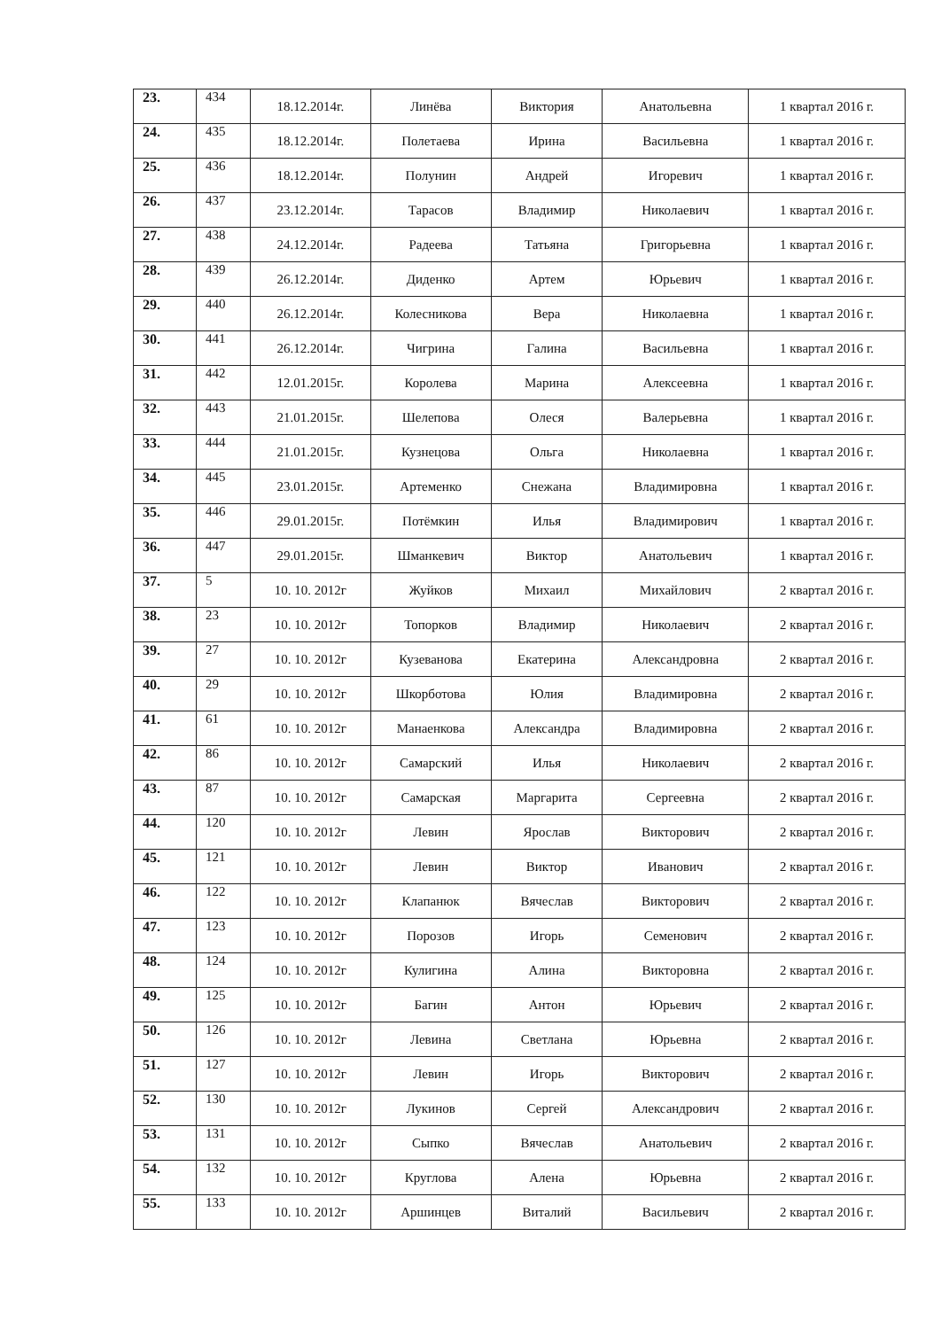| 23. | 434 | 18.12.2014г. | Линёва | Виктория | Анатольевна | 1 квартал 2016 г. |
| 24. | 435 | 18.12.2014г. | Полетаева | Ирина | Васильевна | 1 квартал 2016 г. |
| 25. | 436 | 18.12.2014г. | Полунин | Андрей | Игоревич | 1 квартал 2016 г. |
| 26. | 437 | 23.12.2014г. | Тарасов | Владимир | Николаевич | 1 квартал 2016 г. |
| 27. | 438 | 24.12.2014г. | Радеева | Татьяна | Григорьевна | 1 квартал 2016 г. |
| 28. | 439 | 26.12.2014г. | Диденко | Артем | Юрьевич | 1 квартал 2016 г. |
| 29. | 440 | 26.12.2014г. | Колесникова | Вера | Николаевна | 1 квартал 2016 г. |
| 30. | 441 | 26.12.2014г. | Чигрина | Галина | Васильевна | 1 квартал 2016 г. |
| 31. | 442 | 12.01.2015г. | Королева | Марина | Алексеевна | 1 квартал 2016 г. |
| 32. | 443 | 21.01.2015г. | Шелепова | Олеся | Валерьевна | 1 квартал 2016 г. |
| 33. | 444 | 21.01.2015г. | Кузнецова | Ольга | Николаевна | 1 квартал 2016 г. |
| 34. | 445 | 23.01.2015г. | Артеменко | Снежана | Владимировна | 1 квартал 2016 г. |
| 35. | 446 | 29.01.2015г. | Потёмкин | Илья | Владимирович | 1 квартал 2016 г. |
| 36. | 447 | 29.01.2015г. | Шманкевич | Виктор | Анатольевич | 1 квартал 2016 г. |
| 37. | 5 | 10. 10. 2012г | Жуйков | Михаил | Михайлович | 2 квартал 2016 г. |
| 38. | 23 | 10. 10. 2012г | Топорков | Владимир | Николаевич | 2 квартал 2016 г. |
| 39. | 27 | 10. 10. 2012г | Кузеванова | Екатерина | Александровна | 2 квартал 2016 г. |
| 40. | 29 | 10. 10. 2012г | Шкорботова | Юлия | Владимировна | 2 квартал 2016 г. |
| 41. | 61 | 10. 10. 2012г | Манаенкова | Александра | Владимировна | 2 квартал 2016 г. |
| 42. | 86 | 10. 10. 2012г | Самарский | Илья | Николаевич | 2 квартал 2016 г. |
| 43. | 87 | 10. 10. 2012г | Самарская | Маргарита | Сергеевна | 2 квартал 2016 г. |
| 44. | 120 | 10. 10. 2012г | Левин | Ярослав | Викторович | 2 квартал 2016 г. |
| 45. | 121 | 10. 10. 2012г | Левин | Виктор | Иванович | 2 квартал 2016 г. |
| 46. | 122 | 10. 10. 2012г | Клапанюк | Вячеслав | Викторович | 2 квартал 2016 г. |
| 47. | 123 | 10. 10. 2012г | Порозов | Игорь | Семенович | 2 квартал 2016 г. |
| 48. | 124 | 10. 10. 2012г | Кулигина | Алина | Викторовна | 2 квартал 2016 г. |
| 49. | 125 | 10. 10. 2012г | Багин | Антон | Юрьевич | 2 квартал 2016 г. |
| 50. | 126 | 10. 10. 2012г | Левина | Светлана | Юрьевна | 2 квартал 2016 г. |
| 51. | 127 | 10. 10. 2012г | Левин | Игорь | Викторович | 2 квартал 2016 г. |
| 52. | 130 | 10. 10. 2012г | Лукинов | Сергей | Александрович | 2 квартал 2016 г. |
| 53. | 131 | 10. 10. 2012г | Сыпко | Вячеслав | Анатольевич | 2 квартал 2016 г. |
| 54. | 132 | 10. 10. 2012г | Круглова | Алена | Юрьевна | 2 квартал 2016 г. |
| 55. | 133 | 10. 10. 2012г | Аршинцев | Виталий | Васильевич | 2 квартал 2016 г. |